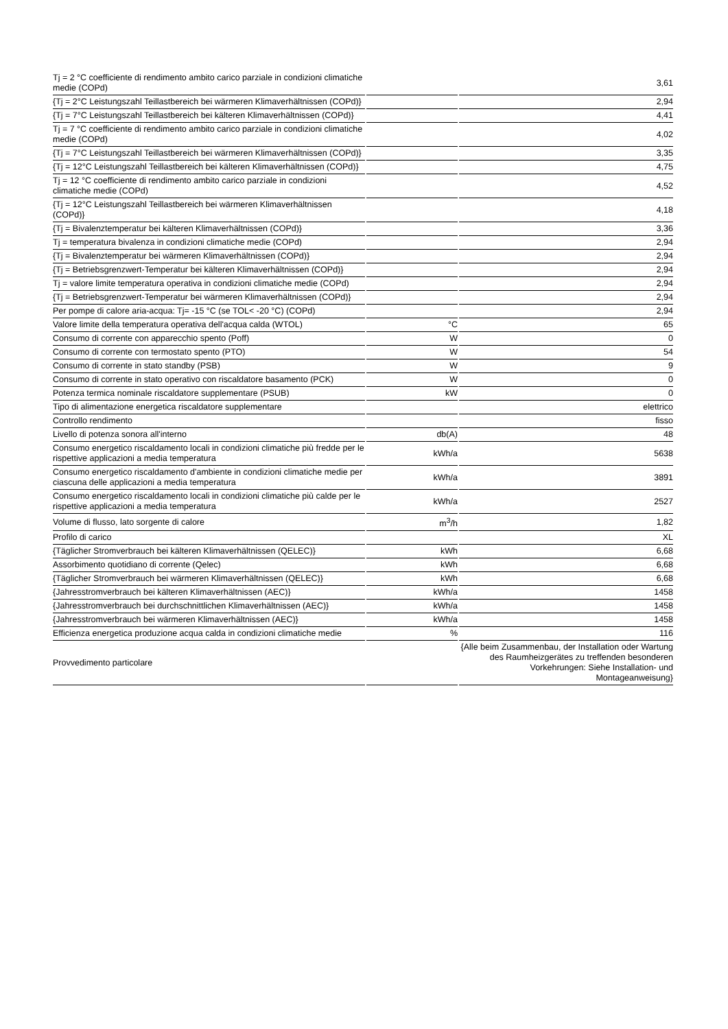| Tj = 2 °C coefficiente di rendimento ambito carico parziale in condizioni climatiche medie (COPd) | | 3,61 |
| {Tj = 2°C Leistungszahl Teillastbereich bei wärmeren Klimaverhältnissen (COPd)} | | 2,94 |
| {Tj = 7°C Leistungszahl Teillastbereich bei kälteren Klimaverhältnissen (COPd)} | | 4,41 |
| Tj = 7 °C coefficiente di rendimento ambito carico parziale in condizioni climatiche medie (COPd) | | 4,02 |
| {Tj = 7°C Leistungszahl Teillastbereich bei wärmeren Klimaverhältnissen (COPd)} | | 3,35 |
| {Tj = 12°C Leistungszahl Teillastbereich bei kälteren Klimaverhältnissen (COPd)} | | 4,75 |
| Tj = 12 °C coefficiente di rendimento ambito carico parziale in condizioni climatiche medie (COPd) | | 4,52 |
| {Tj = 12°C Leistungszahl Teillastbereich bei wärmeren Klimaverhältnissen (COPd)} | | 4,18 |
| {Tj = Bivalenztemperatur bei kälteren Klimaverhältnissen (COPd)} | | 3,36 |
| Tj = temperatura bivalenza in condizioni climatiche medie (COPd) | | 2,94 |
| {Tj = Bivalenztemperatur bei wärmeren Klimaverhältnissen (COPd)} | | 2,94 |
| {Tj = Betriebsgrenzwert-Temperatur bei kälteren Klimaverhältnissen (COPd)} | | 2,94 |
| Tj = valore limite temperatura operativa in condizioni climatiche medie (COPd) | | 2,94 |
| {Tj = Betriebsgrenzwert-Temperatur bei wärmeren Klimaverhältnissen (COPd)} | | 2,94 |
| Per pompe di calore aria-acqua: Tj= -15 °C (se TOL< -20 °C) (COPd) | | 2,94 |
| Valore limite della temperatura operativa dell'acqua calda (WTOL) | °C | 65 |
| Consumo di corrente con apparecchio spento (Poff) | W | 0 |
| Consumo di corrente con termostato spento (PTO) | W | 54 |
| Consumo di corrente in stato standby (PSB) | W | 9 |
| Consumo di corrente in stato operativo con riscaldatore basamento (PCK) | W | 0 |
| Potenza termica nominale riscaldatore supplementare (PSUB) | kW | 0 |
| Tipo di alimentazione energetica riscaldatore supplementare | | elettrico |
| Controllo rendimento | | fisso |
| Livello di potenza sonora all'interno | db(A) | 48 |
| Consumo energetico riscaldamento locali in condizioni climatiche più fredde per le rispettive applicazioni a media temperatura | kWh/a | 5638 |
| Consumo energetico riscaldamento d'ambiente in condizioni climatiche medie per ciascuna delle applicazioni a media temperatura | kWh/a | 3891 |
| Consumo energetico riscaldamento locali in condizioni climatiche più calde per le rispettive applicazioni a media temperatura | kWh/a | 2527 |
| Volume di flusso, lato sorgente di calore | m<sup>3</sup>/h | 1,82 |
| Profilo di carico | | XL |
| {Täglicher Stromverbrauch bei kälteren Klimaverhältnissen (QELEC)} | kWh | 6,68 |
| Assorbimento quotidiano di corrente (Qelec) | kWh | 6,68 |
| {Täglicher Stromverbrauch bei wärmeren Klimaverhältnissen (QELEC)} | kWh | 6,68 |
| {Jahresstromverbrauch bei kälteren Klimaverhältnissen (AEC)} | kWh/a | 1458 |
| {Jahresstromverbrauch bei durchschnittlichen Klimaverhältnissen (AEC)} | kWh/a | 1458 |
| {Jahresstromverbrauch bei wärmeren Klimaverhältnissen (AEC)} | kWh/a | 1458 |
| Efficienza energetica produzione acqua calda in condizioni climatiche medie | % | 116 |
| Provvedimento particolare | | {Alle beim Zusammenbau, der Installation oder Wartung des Raumheizgerätes zu treffenden besonderen Vorkehrungen: Siehe Installation- und Montageanweisung} |